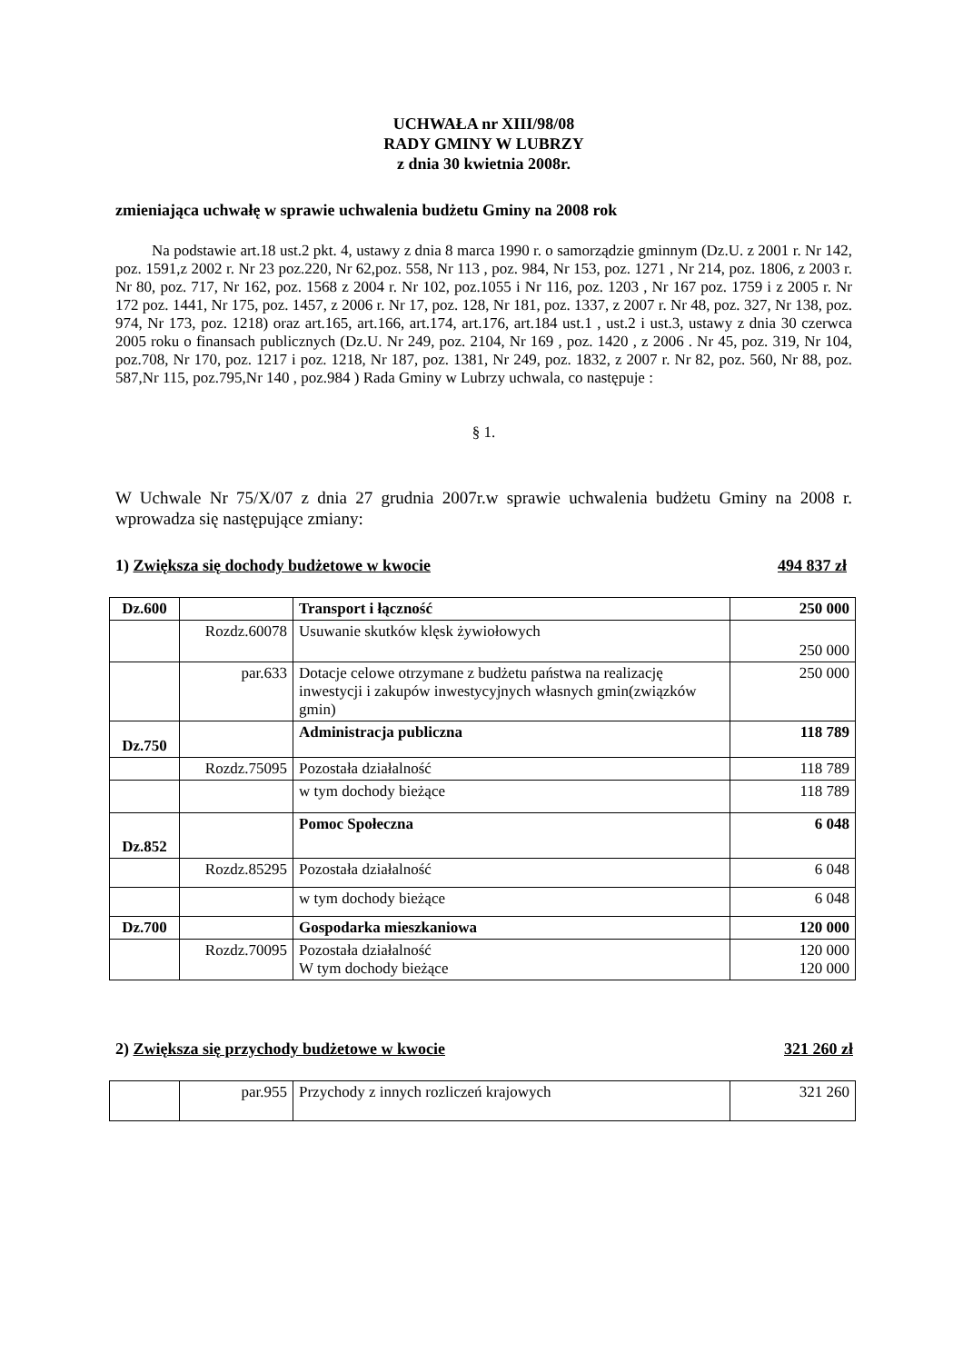UCHWAŁA nr XIII/98/08
RADY GMINY W LUBRZY
z dnia 30 kwietnia 2008r.
zmieniająca uchwałę w sprawie uchwalenia budżetu Gminy na 2008 rok
Na podstawie art.18 ust.2 pkt. 4, ustawy z dnia 8 marca 1990 r. o samorządzie gminnym (Dz.U. z 2001 r. Nr 142, poz. 1591,z 2002 r. Nr 23 poz.220, Nr 62,poz. 558, Nr 113 , poz. 984, Nr 153, poz. 1271 , Nr 214, poz. 1806, z 2003 r. Nr 80, poz. 717, Nr 162, poz. 1568 z 2004 r. Nr 102, poz.1055 i Nr 116, poz. 1203 , Nr 167 poz. 1759 i z 2005 r. Nr 172 poz. 1441, Nr 175, poz. 1457, z 2006 r. Nr 17, poz. 128, Nr 181, poz. 1337, z 2007 r. Nr 48, poz. 327, Nr 138, poz. 974, Nr 173, poz. 1218) oraz art.165, art.166, art.174, art.176, art.184 ust.1 , ust.2 i ust.3, ustawy z dnia 30 czerwca 2005 roku o finansach publicznych (Dz.U. Nr 249, poz. 2104, Nr 169 , poz. 1420 , z 2006 . Nr 45, poz. 319, Nr 104, poz.708, Nr 170, poz. 1217 i poz. 1218, Nr 187, poz. 1381, Nr 249, poz. 1832, z 2007 r. Nr 82, poz. 560, Nr 88, poz. 587,Nr 115, poz.795,Nr 140 , poz.984 ) Rada Gminy w Lubrzy uchwala, co następuje :
§ 1.
W Uchwale Nr 75/X/07 z dnia 27 grudnia 2007r.w sprawie uchwalenia budżetu Gminy na 2008 r. wprowadza się następujące zmiany:
1) Zwiększa się dochody budżetowe w kwocie 494 837 zł
| Dz.600 | | Transport i łączność | 250 000 |
| | Rozdz.60078 | Usuwanie skutków klęsk żywiołowych | 250 000 |
| | par.633 | Dotacje celowe otrzymane z budżetu państwa na realizację inwestycji i zakupów inwestycyjnych własnych gmin(związków gmin) | 250 000 |
| Dz.750 | | Administracja publiczna | 118 789 |
| | Rozdz.75095 | Pozostała działalność | 118 789 |
| | | w tym dochody bieżące | 118 789 |
| Dz.852 | | Pomoc Społeczna | 6 048 |
| | Rozdz.85295 | Pozostała działalność | 6 048 |
| | | w tym dochody bieżące | 6 048 |
| Dz.700 | | Gospodarka mieszkaniowa | 120 000 |
| | Rozdz.70095 | Pozostała działalność W tym dochody bieżące | 120 000 120 000 |
2) Zwiększa się przychody budżetowe w kwocie 321 260 zł
| | par.955 | Przychody z innych rozliczeń krajowych | 321 260 |